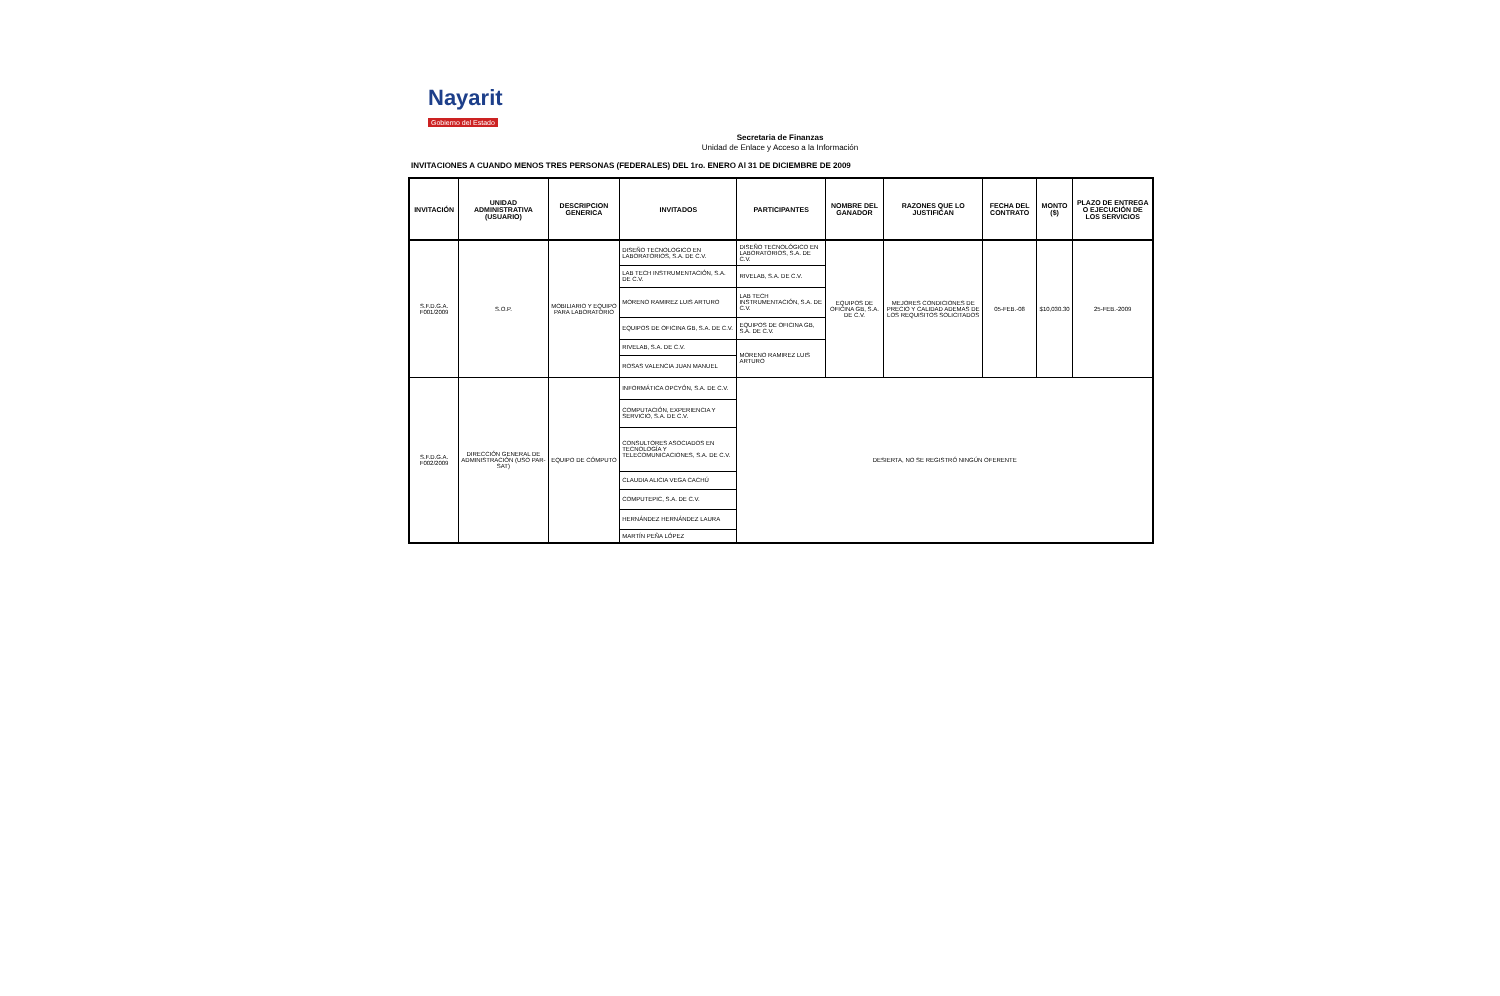Nayarit
Gobierno del Estado
Secretaria de Finanzas
Unidad de Enlace y Acceso a la Información
INVITACIONES A CUANDO MENOS TRES PERSONAS (FEDERALES) DEL 1ro. ENERO Al 31 DE DICIEMBRE DE 2009
| INVITACIÓN | UNIDAD ADMINISTRATIVA (USUARIO) | DESCRIPCION GENERICA | INVITADOS | PARTICIPANTES | NOMBRE DEL GANADOR | RAZONES QUE LO JUSTIFICAN | FECHA DEL CONTRATO | MONTO ($) | PLAZO DE ENTREGA O EJECUCIÓN DE LOS SERVICIOS |
| --- | --- | --- | --- | --- | --- | --- | --- | --- | --- |
| S.F.D.G.A. F001/2009 | S.O.P. | MOBILIARIO Y EQUIPO PARA LABORATORIO | DISEÑO TECNOLOGICO EN LABORATORIOS, S.A. DE C.V. | DISEÑO TECNOLÓGICO EN LABORATORIOS, S.A. DE C.V. | EQUIPOS DE OFICINA GB, S.A. DE C.V. | MEJORES CONDICIONES DE PRECIO Y CALIDAD ADEMAS DE LOS REQUISITOS SOLICITADOS | 05-FEB.-08 | $10,030.30 | 25-FEB.-2009 |
| | | | LAB TECH INSTRUMENTACIÓN, S.A. DE C.V. | RIVELAB, S.A. DE C.V. | | | | | |
| | | | MORENO RAMIREZ LUIS ARTURO | LAB TECH INSTRUMENTACIÓN, S.A. DE C.V. | | | | | |
| | | | EQUIPOS DE OFICINA GB, S.A. DE C.V. | EQUIPOS DE OFICINA GB, S.A. DE C.V. | | | | | |
| | | | RIVELAB, S.A. DE C.V. | MORENO RAMIREZ LUIS ARTURO | | | | | |
| | | | ROSAS VALENCIA JUAN MANUEL | | | | | | |
| S.F.D.G.A. F002/2009 | DIRECCIÓN GENERAL DE ADMINISTRACIÓN (USO PAR-SAT) | EQUIPO DE CÓMPUTO | INFORMÁTICA OPCYÓN, S.A. DE C.V. | DESIERTA, NO SE REGISTRÓ NINGÚN OFERENTE | | | | | |
| | | | COMPUTACIÓN, EXPERIENCIA Y SERVICIO, S.A. DE C.V. | | | | | | |
| | | | CONSULTORES ASOCIADOS EN TECNOLOGÍA Y TELECOMUNICACIONES, S.A. DE C.V. | | | | | | |
| | | | CLAUDIA ALICIA VEGA CACHÚ | | | | | | |
| | | | COMPUTEPIC, S.A. DE C.V. | | | | | | |
| | | | HERNÁNDEZ HERNÁNDEZ LAURA | | | | | | |
| | | | MARTÍN PEÑA LÓPEZ | | | | | | |